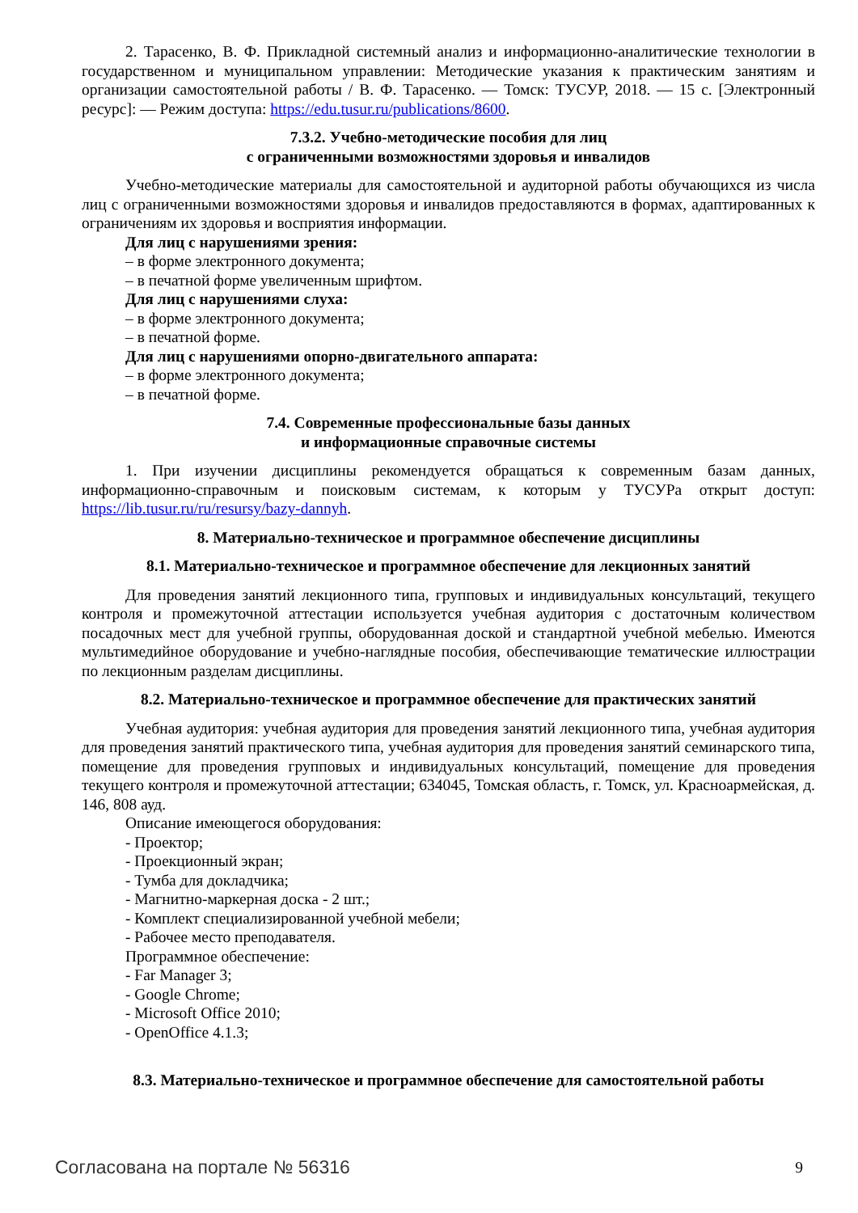2. Тарасенко, В. Ф. Прикладной системный анализ и информационно-аналитические технологии в государственном и муниципальном управлении: Методические указания к практическим занятиям и организации самостоятельной работы / В. Ф. Тарасенко. — Томск: ТУСУР, 2018. — 15 с. [Электронный ресурс]: — Режим доступа: https://edu.tusur.ru/publications/8600.
7.3.2. Учебно-методические пособия для лиц
с ограниченными возможностями здоровья и инвалидов
Учебно-методические материалы для самостоятельной и аудиторной работы обучающихся из числа лиц с ограниченными возможностями здоровья и инвалидов предоставляются в формах, адаптированных к ограничениям их здоровья и восприятия информации.
Для лиц с нарушениями зрения:
– в форме электронного документа;
– в печатной форме увеличенным шрифтом.
Для лиц с нарушениями слуха:
– в форме электронного документа;
– в печатной форме.
Для лиц с нарушениями опорно-двигательного аппарата:
– в форме электронного документа;
– в печатной форме.
7.4. Современные профессиональные базы данных
и информационные справочные системы
1. При изучении дисциплины рекомендуется обращаться к современным базам данных, информационно-справочным и поисковым системам, к которым у ТУСУРа открыт доступ: https://lib.tusur.ru/ru/resursy/bazy-dannyh.
8. Материально-техническое и программное обеспечение дисциплины
8.1. Материально-техническое и программное обеспечение для лекционных занятий
Для проведения занятий лекционного типа, групповых и индивидуальных консультаций, текущего контроля и промежуточной аттестации используется учебная аудитория с достаточным количеством посадочных мест для учебной группы, оборудованная доской и стандартной учебной мебелью. Имеются мультимедийное оборудование и учебно-наглядные пособия, обеспечивающие тематические иллюстрации по лекционным разделам дисциплины.
8.2. Материально-техническое и программное обеспечение для практических занятий
Учебная аудитория: учебная аудитория для проведения занятий лекционного типа, учебная аудитория для проведения занятий практического типа, учебная аудитория для проведения занятий семинарского типа, помещение для проведения групповых и индивидуальных консультаций, помещение для проведения текущего контроля и промежуточной аттестации; 634045, Томская область, г. Томск, ул. Красноармейская, д. 146, 808 ауд.
Описание имеющегося оборудования:
- Проектор;
- Проекционный экран;
- Тумба для докладчика;
- Магнитно-маркерная доска - 2 шт.;
- Комплект специализированной учебной мебели;
- Рабочее место преподавателя.
Программное обеспечение:
- Far Manager 3;
- Google Chrome;
- Microsoft Office 2010;
- OpenOffice 4.1.3;
8.3. Материально-техническое и программное обеспечение для самостоятельной работы
Согласована на портале № 56316 9